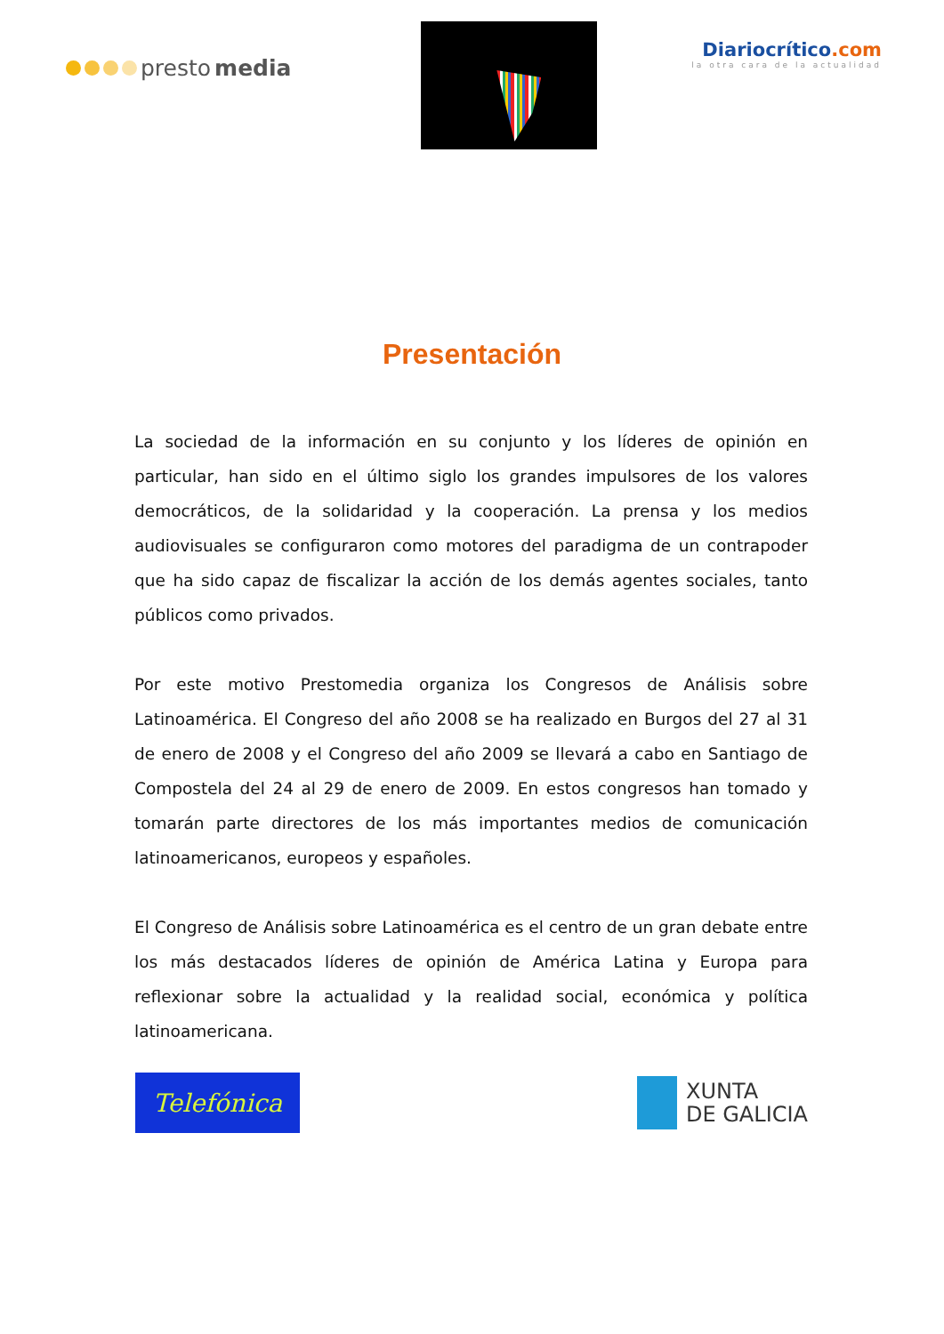presto media
Diariocrítico.com
la otra cara de la actualidad
Presentación
La sociedad de la información en su conjunto y los líderes de opinión en particular, han sido en el último siglo los grandes impulsores de los valores democráticos, de la solidaridad y la cooperación. La prensa y los medios audiovisuales se configuraron como motores del paradigma de un contrapoder que ha sido capaz de fiscalizar la acción de los demás agentes sociales, tanto públicos como privados.
Por este motivo Prestomedia organiza los Congresos de Análisis sobre Latinoamérica. El Congreso del año 2008 se ha realizado en Burgos del 27 al 31 de enero de 2008 y el Congreso del año 2009 se llevará a cabo en Santiago de Compostela del 24 al 29 de enero de 2009. En estos congresos han tomado y tomarán parte directores de los más importantes medios de comunicación latinoamericanos, europeos y españoles.
El Congreso de Análisis sobre Latinoamérica es el centro de un gran debate entre los más destacados líderes de opinión de América Latina y Europa para reflexionar sobre la actualidad y la realidad social, económica y política latinoamericana.
Telefónica
XUNTA
DE GALICIA